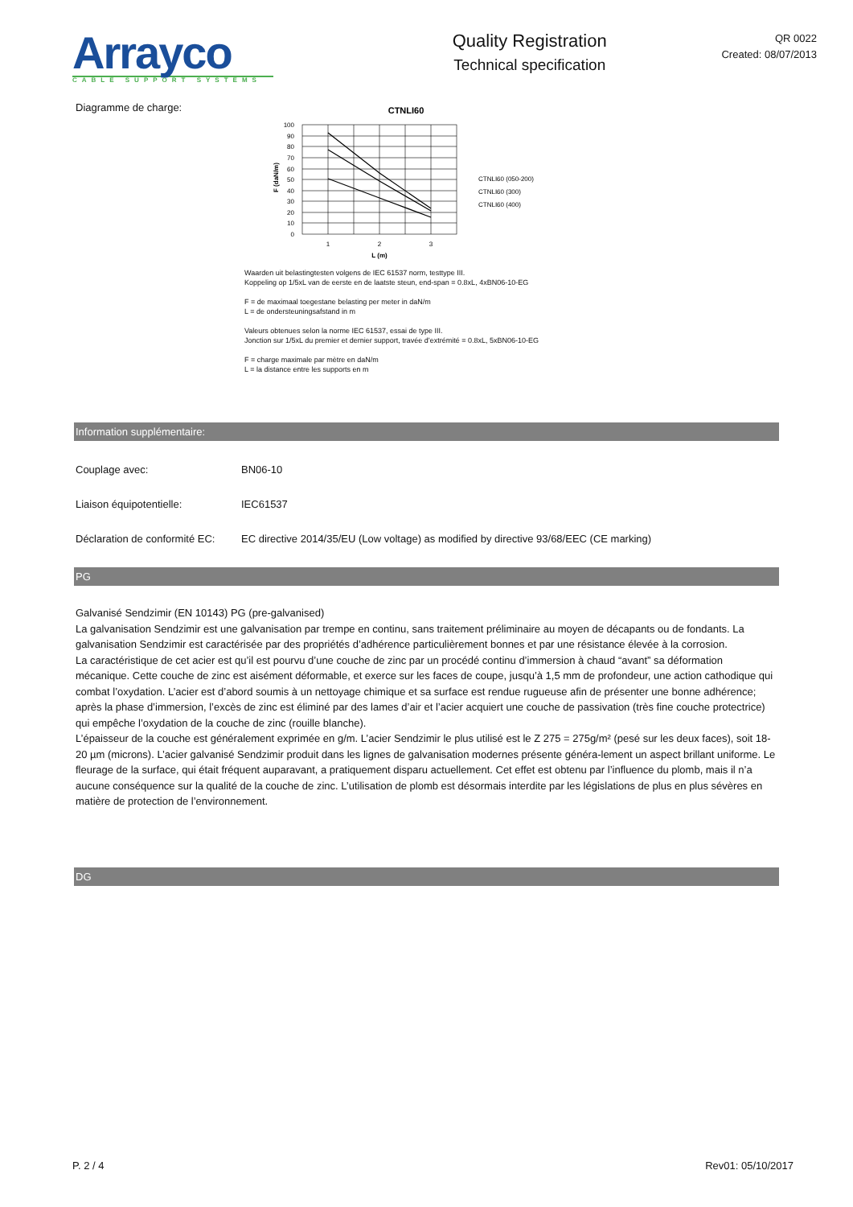Arrayco
CABLE SUPPORT SYSTEMS
Quality Registration
Technical specification
QR 0022
Created: 08/07/2013
Diagramme de charge:
CTNLI60
100
90
80
70
60
50
40
30
20
10
0
1
2
3
L (m)
F (daN/m)
CTNLI60 (050-200)
CTNLI60 (300)
CTNLI60 (400)
Waarden uit belastingtesten volgens de IEC 61537 norm, testtype III.
Koppeling op 1/5xL van de eerste en de laatste steun, end-span = 0.8xL, 4xBN06-10-EG
F = de maximaal toegestane belasting per meter in daN/m
L = de ondersteuningsafstand in m
Valeurs obtenues selon la norme IEC 61537, essai de type III.
Jonction sur 1/5xL du premier et dernier support, travée d’extrémité = 0.8xL, 5xBN06-10-EG
F = charge maximale par mètre en daN/m
L = la distance entre les supports en m
Information supplémentaire:
Couplage avec: BN06-10
Liaison équipotentielle: IEC61537
Déclaration de conformité EC:
EC directive 2014/35/EU (Low voltage) as modified by directive 93/68/EEC (CE marking)
PG
Galvanisé Sendzimir (EN 10143) PG (pre-galvanised)
La galvanisation Sendzimir est une galvanisation par trempe en continu, sans traitement préliminaire au moyen de décapants ou de fondants. La galvanisation Sendzimir est caractérisée par des propriétés d’adhérence particulièrement bonnes et par une résistance élevée à la corrosion.
La caractéristique de cet acier est qu’il est pourvu d’une couche de zinc par un procédé continu d’immersion à chaud “avant” sa déformation mécanique. Cette couche de zinc est aisément déformable, et exerce sur les faces de coupe, jusqu’à 1,5 mm de profondeur, une action cathodique qui combat l’oxydation. L’acier est d’abord soumis à un nettoyage chimique et sa surface est rendue rugueuse afin de présenter une bonne adhérence; après la phase d’immersion, l’excès de zinc est éliminé par des lames d’air et l’acier acquiert une couche de passivation (très fine couche protectrice) qui empêche l’oxydation de la couche de zinc (rouille blanche).
L’épaisseur de la couche est généralement exprimée en g/m. L’acier Sendzimir le plus utilisé est le Z 275 = 275g/m² (pesé sur les deux faces), soit 18-20 µm (microns). L’acier galvanisé Sendzimir produit dans les lignes de galvanisation modernes présente généra-lement un aspect brillant uniforme. Le fleurage de la surface, qui était fréquent auparavant, a pratiquement disparu actuellement. Cet effet est obtenu par l’influence du plomb, mais il n’a aucune conséquence sur la qualité de la couche de zinc. L’utilisation de plomb est désormais interdite par les législations de plus en plus sévères en matière de protection de l’environnement.
DG
P. 2 / 4 Rev01: 05/10/2017